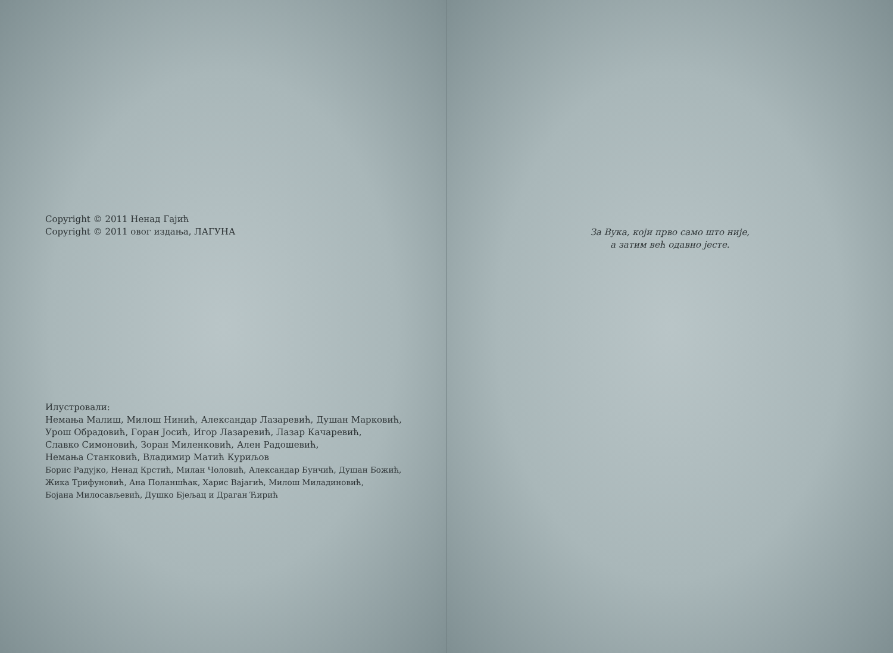Copyright © 2011 Ненад Гајић
Copyright © 2011 овог издања, ЛАГУНА
Илустровали:
Немања Малиш, Милош Нинић, Александар Лазаревић, Душан Марковић,
Урош Обрадовић, Горан Јосић, Игор Лазаревић, Лазар Качаревић,
Славко Симоновић, Зоран Миленковић, Ален Радошевић,
Немања Станковић, Владимир Матић Куриљов
Борис Радујко, Ненад Крстић, Милан Чоловић, Александар Бунчић, Душан Божић,
Жика Трифуновић, Ана Поланшћак, Харис Вајагић, Милош Миладиновић,
Бојана Милосављевић, Душко Бјељац и Драган Ћирић
За Вука, који прво само што није,
а затим већ одавно јесте.